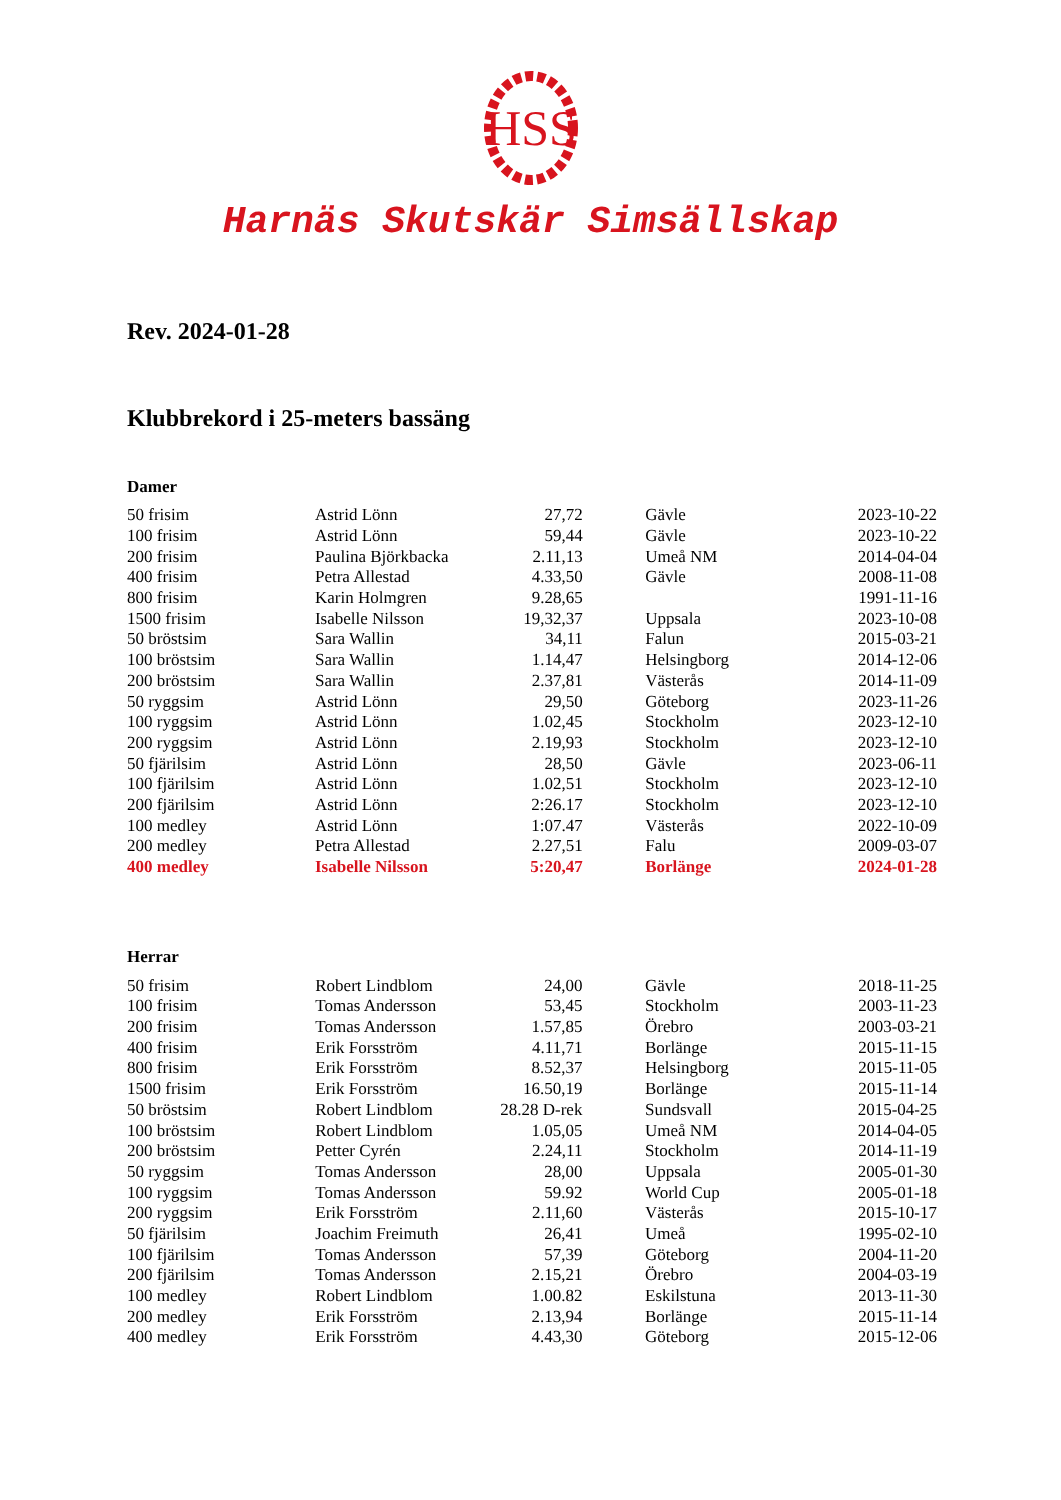HSS
Harnäs Skutskär Simsällskap
Rev. 2024-01-28
Klubbrekord i 25-meters bassäng
Damer
| 50 frisim | Astrid Lönn | 27,72 | | Gävle | 2023-10-22 |
| 100 frisim | Astrid Lönn | 59,44 | | Gävle | 2023-10-22 |
| 200 frisim | Paulina Björkbacka | 2.11,13 | | Umeå NM | 2014-04-04 |
| 400 frisim | Petra Allestad | 4.33,50 | | Gävle | 2008-11-08 |
| 800 frisim | Karin Holmgren | 9.28,65 | | | 1991-11-16 |
| 1500 frisim | Isabelle Nilsson | 19,32,37 | | Uppsala | 2023-10-08 |
| 50 bröstsim | Sara Wallin | 34,11 | | Falun | 2015-03-21 |
| 100 bröstsim | Sara Wallin | 1.14,47 | | Helsingborg | 2014-12-06 |
| 200 bröstsim | Sara Wallin | 2.37,81 | | Västerås | 2014-11-09 |
| 50 ryggsim | Astrid Lönn | 29,50 | | Göteborg | 2023-11-26 |
| 100 ryggsim | Astrid Lönn | 1.02,45 | | Stockholm | 2023-12-10 |
| 200 ryggsim | Astrid Lönn | 2.19,93 | | Stockholm | 2023-12-10 |
| 50 fjärilsim | Astrid Lönn | 28,50 | | Gävle | 2023-06-11 |
| 100 fjärilsim | Astrid Lönn | 1.02,51 | | Stockholm | 2023-12-10 |
| 200 fjärilsim | Astrid Lönn | 2:26.17 | | Stockholm | 2023-12-10 |
| 100 medley | Astrid Lönn | 1:07.47 | | Västerås | 2022-10-09 |
| 200 medley | Petra Allestad | 2.27,51 | | Falu | 2009-03-07 |
| 400 medley | Isabelle Nilsson | 5:20,47 | | Borlänge | 2024-01-28 |
Herrar
| 50 frisim | Robert Lindblom | 24,00 | | Gävle | 2018-11-25 |
| 100 frisim | Tomas Andersson | 53,45 | | Stockholm | 2003-11-23 |
| 200 frisim | Tomas Andersson | 1.57,85 | | Örebro | 2003-03-21 |
| 400 frisim | Erik Forsström | 4.11,71 | | Borlänge | 2015-11-15 |
| 800 frisim | Erik Forsström | 8.52,37 | | Helsingborg | 2015-11-05 |
| 1500 frisim | Erik Forsström | 16.50,19 | | Borlänge | 2015-11-14 |
| 50 bröstsim | Robert Lindblom | 28.28 D-rek | | Sundsvall | 2015-04-25 |
| 100 bröstsim | Robert Lindblom | 1.05,05 | | Umeå NM | 2014-04-05 |
| 200 bröstsim | Petter Cyrén | 2.24,11 | | Stockholm | 2014-11-19 |
| 50 ryggsim | Tomas Andersson | 28,00 | | Uppsala | 2005-01-30 |
| 100 ryggsim | Tomas Andersson | 59.92 | | World Cup | 2005-01-18 |
| 200 ryggsim | Erik Forsström | 2.11,60 | | Västerås | 2015-10-17 |
| 50 fjärilsim | Joachim Freimuth | 26,41 | | Umeå | 1995-02-10 |
| 100 fjärilsim | Tomas Andersson | 57,39 | | Göteborg | 2004-11-20 |
| 200 fjärilsim | Tomas Andersson | 2.15,21 | | Örebro | 2004-03-19 |
| 100 medley | Robert Lindblom | 1.00.82 | | Eskilstuna | 2013-11-30 |
| 200 medley | Erik Forsström | 2.13,94 | | Borlänge | 2015-11-14 |
| 400 medley | Erik Forsström | 4.43,30 | | Göteborg | 2015-12-06 |